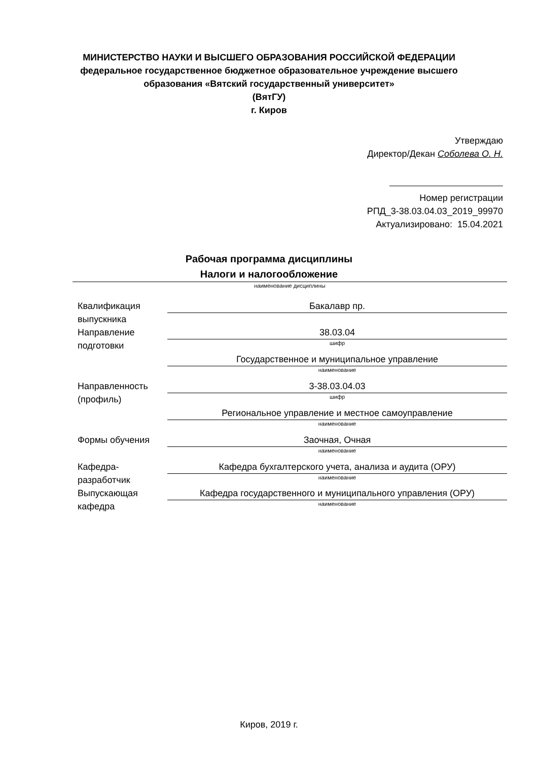МИНИСТЕРСТВО НАУКИ И ВЫСШЕГО ОБРАЗОВАНИЯ РОССИЙСКОЙ ФЕДЕРАЦИИ
федеральное государственное бюджетное образовательное учреждение высшего
образования «Вятский государственный университет»
(ВятГУ)
г. Киров
Утверждаю
Директор/Декан Соболева О. Н.
Номер регистрации
РПД_3-38.03.04.03_2019_99970
Актуализировано: 15.04.2021
Рабочая программа дисциплины
Налоги и налогообложение
наименование дисциплины
Квалификация выпускника
Бакалавр пр.
Направление подготовки
38.03.04
шифр
Государственное и муниципальное управление
наименование
Направленность (профиль)
3-38.03.04.03
шифр
Региональное управление и местное самоуправление
наименование
Формы обучения Заочная, Очная
наименование
Кафедра-разработчик
Кафедра бухгалтерского учета, анализа и аудита (ОРУ)
наименование
Выпускающая кафедра
Кафедра государственного и муниципального управления (ОРУ)
наименование
Киров, 2019 г.